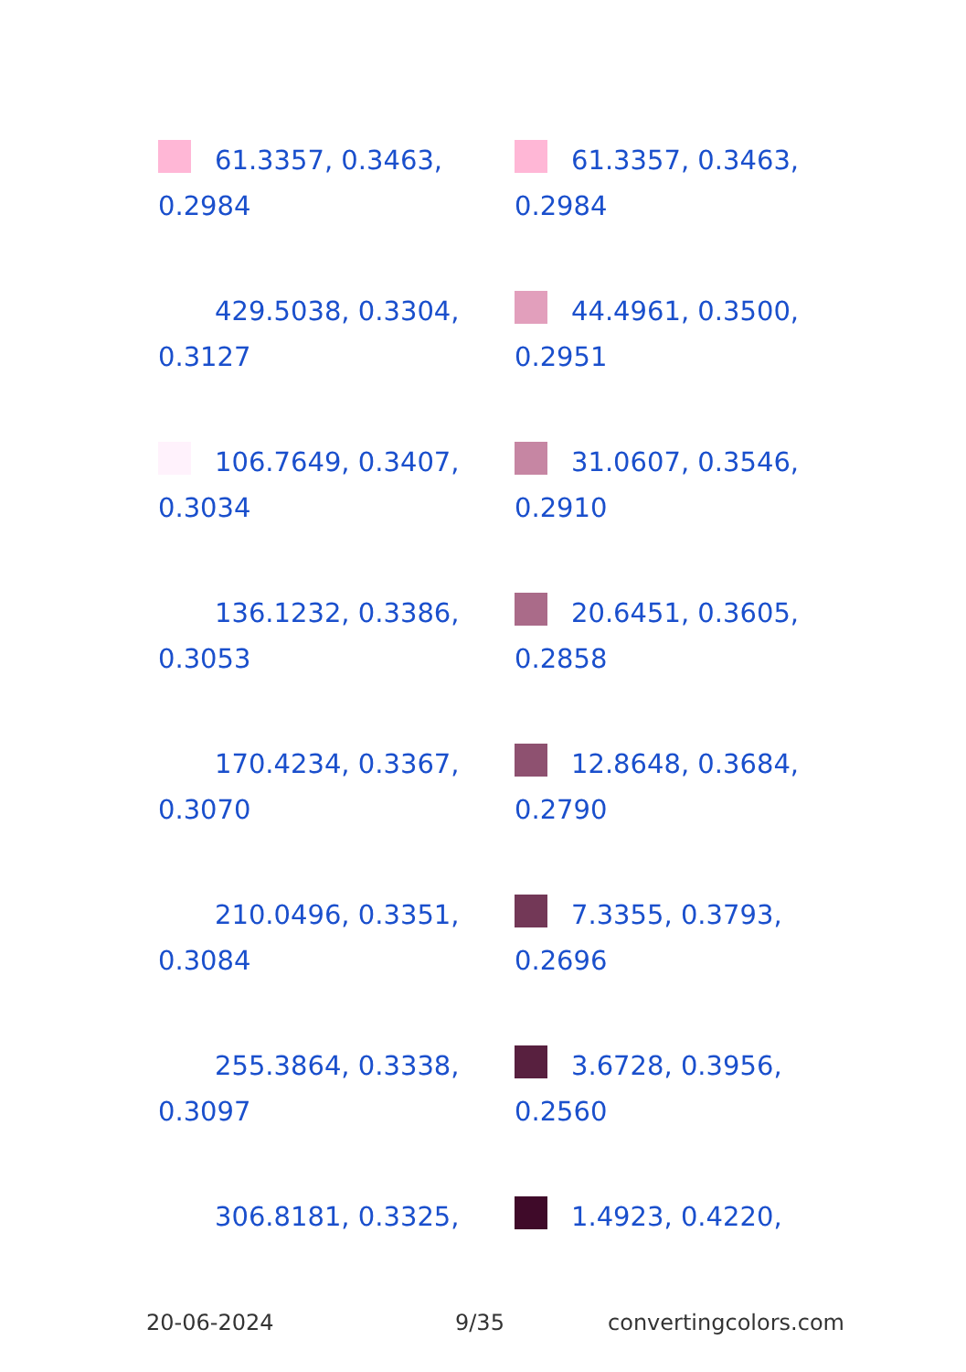61.3357, 0.3463, 0.2984
61.3357, 0.3463, 0.2984
429.5038, 0.3304, 0.3127
44.4961, 0.3500, 0.2951
106.7649, 0.3407, 0.3034
31.0607, 0.3546, 0.2910
136.1232, 0.3386, 0.3053
20.6451, 0.3605, 0.2858
170.4234, 0.3367, 0.3070
12.8648, 0.3684, 0.2790
210.0496, 0.3351, 0.3084
7.3355, 0.3793, 0.2696
255.3864, 0.3338, 0.3097
3.6728, 0.3956, 0.2560
306.8181, 0.3325,
1.4923, 0.4220,
20-06-2024 9/35 convertingcolors.com